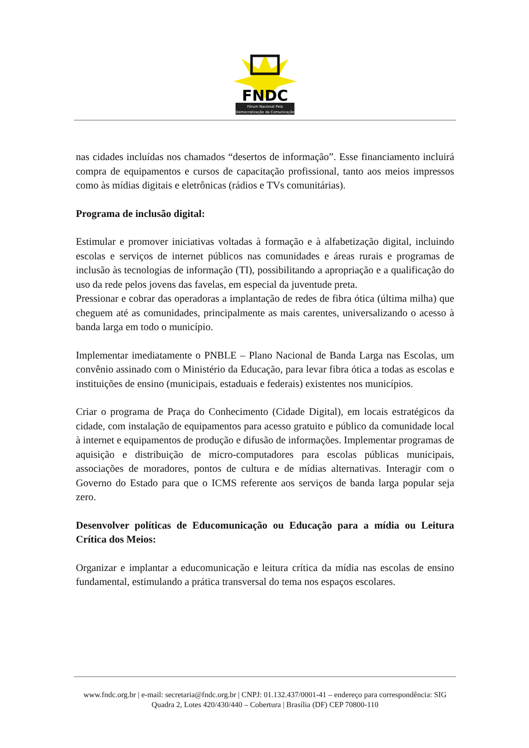FNDC
Fórum Nacional Pela
Democratização da Comunicação
nas cidades incluídas nos chamados “desertos de informação”. Esse financiamento incluirá compra de equipamentos e cursos de capacitação profissional, tanto aos meios impressos como às mídias digitais e eletrônicas (rádios e TVs comunitárias).
Programa de inclusão digital:
Estimular e promover iniciativas voltadas à formação e à alfabetização digital, incluindo escolas e serviços de internet públicos nas comunidades e áreas rurais e programas de inclusão às tecnologias de informação (TI), possibilitando a apropriação e a qualificação do uso da rede pelos jovens das favelas, em especial da juventude preta.
Pressionar e cobrar das operadoras a implantação de redes de fibra ótica (última milha) que cheguem até as comunidades, principalmente as mais carentes, universalizando o acesso à banda larga em todo o município.
Implementar imediatamente o PNBLE – Plano Nacional de Banda Larga nas Escolas, um convênio assinado com o Ministério da Educação, para levar fibra ótica a todas as escolas e instituições de ensino (municipais, estaduais e federais) existentes nos municípios.
Criar o programa de Praça do Conhecimento (Cidade Digital), em locais estratégicos da cidade, com instalação de equipamentos para acesso gratuito e público da comunidade local à internet e equipamentos de produção e difusão de informações. Implementar programas de aquisição e distribuição de micro-computadores para escolas públicas municipais, associações de moradores, pontos de cultura e de mídias alternativas. Interagir com o Governo do Estado para que o ICMS referente aos serviços de banda larga popular seja zero.
Desenvolver políticas de Educomunicação ou Educação para a mídia ou Leitura Crítica dos Meios:
Organizar e implantar a educomunicação e leitura crítica da mídia nas escolas de ensino fundamental, estimulando a prática transversal do tema nos espaços escolares.
www.fndc.org.br | e-mail: secretaria@fndc.org.br | CNPJ: 01.132.437/0001-41 – endereço para correspondência: SIG Quadra 2, Lotes 420/430/440 – Cobertura | Brasília (DF) CEP 70800-110